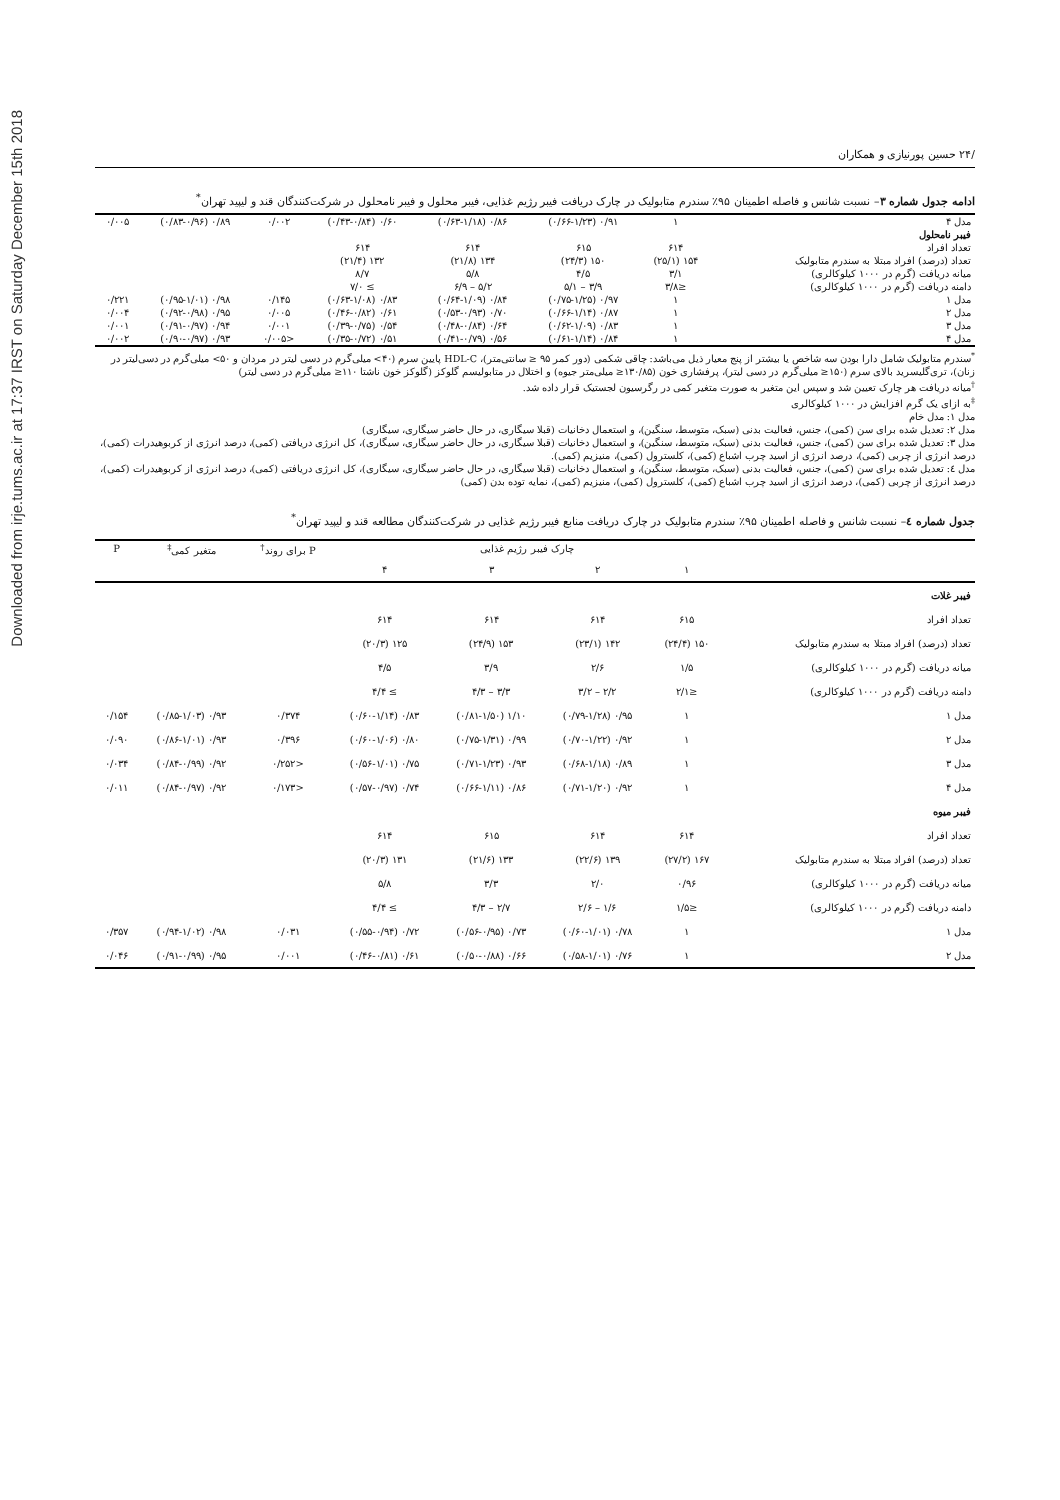Downloaded from irje.tums.ac.ir at 17:37 IRST on Saturday December 15th 2018
/۲۴ حسین پورنیازی و همکاران
ادامه جدول شماره ۳– نسبت شانس و فاصله اطمینان ۹۵٪ سندرم متابولیک در چارک دریافت فیبر رژیم غذایی، فیبر محلول و فیبر نامحلول در شرکت‌کنندگان قند و لیپید تهران<sup>*</sup>
| مدل ۴ | ۱ | ۰/۹۱ (۰/۶۶-۱/۲۳) | ۰/۸۶ (۰/۶۳-۱/۱۸) | ۰/۶۰ (۰/۴۳-۰/۸۴) | ۰/۰۰۲ | ۰/۸۹ (۰/۸۳-۰/۹۶) | ۰/۰۰۵ |
| فیبر نامحلول | | | | | | | |
| تعداد افراد | ۶۱۴ | ۶۱۵ | ۶۱۴ | ۶۱۴ | | | |
| تعداد (درصد) افراد مبتلا به سندرم متابولیک | ۱۵۴ (۲۵/۱) | ۱۵۰ (۲۴/۳) | ۱۳۴ (۲۱/۸) | ۱۳۲ (۲۱/۴) | | | |
| میانه دریافت (گرم در ۱۰۰۰ کیلوکالری) | ۳/۱ | ۴/۵ | ۵/۸ | ۸/۷ | | | |
| دامنه دریافت (گرم در ۱۰۰۰ کیلوکالری) | ≤۳/۸ | ۳/۹ – ۵/۱ | ۵/۲ – ۶/۹ | ≥ ۷/۰ | | | |
| مدل ۱ | ۱ | ۰/۹۷ (۰/۷۵-۱/۲۵) | ۰/۸۴ (۰/۶۴-۱/۰۹) | ۰/۸۳ (۰/۶۳-۱/۰۸) | ۰/۱۴۵ | ۰/۹۸ (۰/۹۵-۱/۰۱) | ۰/۲۲۱ |
| مدل ۲ | ۱ | ۰/۸۷ (۰/۶۶-۱/۱۴) | ۰/۷۰ (۰/۵۳-۰/۹۳) | ۰/۶۱ (۰/۴۶-۰/۸۲) | ۰/۰۰۵ | ۰/۹۵ (۰/۹۲-۰/۹۸) | ۰/۰۰۴ |
| مدل ۳ | ۱ | ۰/۸۳ (۰/۶۲-۱/۰۹) | ۰/۶۴ (۰/۴۸-۰/۸۴) | ۰/۵۴ (۰/۳۹-۰/۷۵) | ۰/۰۰۱ | ۰/۹۴ (۰/۹۱-۰/۹۷) | ۰/۰۰۱ |
| مدل ۴ | ۱ | ۰/۸۴ (۰/۶۱-۱/۱۴) | ۰/۵۶ (۰/۴۱-۰/۷۹) | ۰/۵۱ (۰/۳۵-۰/۷۲) | <۰/۰۰۵ | ۰/۹۳ (۰/۹۰-۰/۹۷) | ۰/۰۰۲ |
<sup>*</sup> سندرم متابولیک شامل دارا بودن سه شاخص یا بیشتر از پنج معیار ذیل می‌باشد: چاقی شکمی (دور کمر ۹۵ ≤ سانتی‌متر)، HDL-C پایین سرم (۴۰> میلی‌گرم در دسی لیتر در مردان و ۵۰> میلی‌گرم در دسی‌لیتر در زنان)، تری‌گلیسرید بالای سرم (۱۵۰≤ میلی‌گرم در دسی لیتر)، پرفشاری خون (۱۳۰/۸۵≤ میلی‌متر جیوه) و اختلال در متابولیسم گلوکز (گلوکز خون ناشتا ۱۱۰≤ میلی‌گرم در دسی لیتر)
<sup>†</sup> میانه دریافت هر چارک تعیین شد و سپس این متغیر به صورت متغیر کمی در رگرسیون لجستیک قرار داده شد.
<sup>‡</sup> به ازای یک گرم افزایش در ۱۰۰۰ کیلوکالری
مدل ۱: مدل خام
مدل ۲: تعدیل شده برای سن (کمی)، جنس، فعالیت بدنی (سبک، متوسط، سنگین)، و استعمال دخانیات (قبلا سیگاری، در حال حاضر سیگاری، سیگاری)
مدل ۳: تعدیل شده برای سن (کمی)، جنس، فعالیت بدنی (سبک، متوسط، سنگین)، و استعمال دخانیات (قبلا سیگاری، در حال حاضر سیگاری، سیگاری)، کل انرژی دریافتی (کمی)، درصد انرژی از کربوهیدرات (کمی)، درصد انرژی از چربی (کمی)، درصد انرژی از اسید چرب اشباع (کمی)، کلسترول (کمی)، منیزیم (کمی).
مدل ٤: تعدیل شده برای سن (کمی)، جنس، فعالیت بدنی (سبک، متوسط، سنگین)، و استعمال دخانیات (قبلا سیگاری، در حال حاضر سیگاری، سیگاری)، کل انرژی دریافتی (کمی)، درصد انرژی از کربوهیدرات (کمی)، درصد انرژی از چربی (کمی)، درصد انرژی از اسید چرب اشباع (کمی)، کلسترول (کمی)، منیزیم (کمی)، نمایه توده بدن (کمی)
جدول شماره ٤– نسبت شانس و فاصله اطمینان ۹۵٪ سندرم متابولیک در چارک دریافت منابع فیبر رژیم غذایی در شرکت‌کنندگان مطالعه قند و لیپید تهران<sup>*</sup>
| | چارک فیبر رژیم غذایی | | | | P برای روند<sup>†</sup> | متغیر کمی<sup>‡</sup> | P |
| --- | --- | --- | --- | --- | --- | --- | --- |
| | ۱ | ۲ | ۳ | ۴ | | | |
| فیبر غلات | | | | | | | |
| تعداد افراد | ۶۱۵ | ۶۱۴ | ۶۱۴ | ۶۱۴ | | | |
| تعداد (درصد) افراد مبتلا به سندرم متابولیک | ۱۵۰ (۲۴/۴) | ۱۴۲ (۲۳/۱) | ۱۵۳ (۲۴/۹) | ۱۲۵ (۲۰/۳) | | | |
| میانه دریافت (گرم در ۱۰۰۰ کیلوکالری) | ۱/۵ | ۲/۶ | ۳/۹ | ۴/۵ | | | |
| دامنه دریافت (گرم در ۱۰۰۰ کیلوکالری) | ≤۲/۱ | ۲/۲ – ۳/۲ | ۳/۳ – ۴/۳ | ≥ ۴/۴ | | | |
| مدل ۱ | ۱ | ۰/۹۵ (۰/۷۹-۱/۲۸) | ۱/۱۰ (۰/۸۱-۱/۵۰) | ۰/۸۳ (۰/۶۰-۱/۱۴) | ۰/۳۷۴ | ۰/۹۳ (۰/۸۵-۱/۰۳) | ۰/۱۵۴ |
| مدل ۲ | ۱ | ۰/۹۲ (۰/۷۰-۱/۲۲) | ۰/۹۹ (۰/۷۵-۱/۳۱) | ۰/۸۰ (۰/۶۰-۱/۰۶) | ۰/۳۹۶ | ۰/۹۳ (۰/۸۶-۱/۰۱) | ۰/۰۹۰ |
| مدل ۳ | ۱ | ۰/۸۹ (۰/۶۸-۱/۱۸) | ۰/۹۳ (۰/۷۱-۱/۲۳) | ۰/۷۵ (۰/۵۶-۱/۰۱) | <۰/۲۵۲ | ۰/۹۲ (۰/۸۴-۰/۹۹) | ۰/۰۳۴ |
| مدل ۴ | ۱ | ۰/۹۲ (۰/۷۱-۱/۲۰) | ۰/۸۶ (۰/۶۶-۱/۱۱) | ۰/۷۴ (۰/۵۷-۰/۹۷) | <۰/۱۷۳ | ۰/۹۲ (۰/۸۴-۰/۹۷) | ۰/۰۱۱ |
| فیبر میوه | | | | | | | |
| تعداد افراد | ۶۱۴ | ۶۱۴ | ۶۱۵ | ۶۱۴ | | | |
| تعداد (درصد) افراد مبتلا به سندرم متابولیک | ۱۶۷ (۲۷/۲) | ۱۳۹ (۲۲/۶) | ۱۳۳ (۲۱/۶) | ۱۳۱ (۲۰/۳) | | | |
| میانه دریافت (گرم در ۱۰۰۰ کیلوکالری) | ۰/۹۶ | ۲/۰ | ۳/۳ | ۵/۸ | | | |
| دامنه دریافت (گرم در ۱۰۰۰ کیلوکالری) | ≤۱/۵ | ۱/۶ – ۲/۶ | ۲/۷ – ۴/۳ | ≥ ۴/۴ | | | |
| مدل ۱ | ۱ | ۰/۷۸ (۰/۶۰-۱/۰۱) | ۰/۷۳ (۰/۵۶-۰/۹۵) | ۰/۷۲ (۰/۵۵-۰/۹۴) | ۰/۰۳۱ | ۰/۹۸ (۰/۹۴-۱/۰۲) | ۰/۳۵۷ |
| مدل ۲ | ۱ | ۰/۷۶ (۰/۵۸-۱/۰۱) | ۰/۶۶ (۰/۵۰-۰/۸۸) | ۰/۶۱ (۰/۴۶-۰/۸۱) | ۰/۰۰۱ | ۰/۹۵ (۰/۹۱-۰/۹۹) | ۰/۰۴۶ |